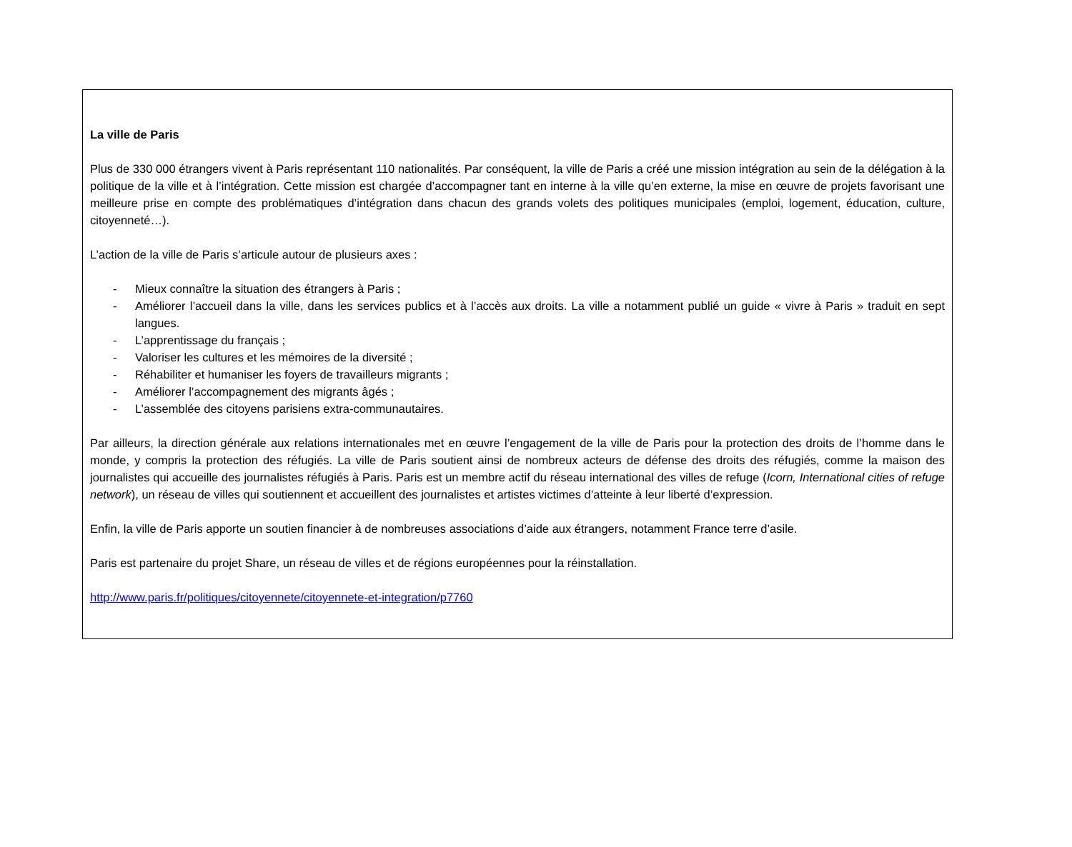La ville de Paris
Plus de 330 000 étrangers vivent à Paris représentant 110 nationalités. Par conséquent, la ville de Paris a créé une mission intégration au sein de la délégation à la politique de la ville et à l’intégration. Cette mission est chargée d’accompagner tant en interne à la ville qu’en externe, la mise en œuvre de projets favorisant une meilleure prise en compte des problématiques d’intégration dans chacun des grands volets des politiques municipales (emploi, logement, éducation, culture, citoyenneté…).
L’action de la ville de Paris s’articule autour de plusieurs axes :
- Mieux connaître la situation des étrangers à Paris ;
- Améliorer l’accueil dans la ville, dans les services publics et à l’accès aux droits. La ville a notamment publié un guide « vivre à Paris » traduit en sept langues.
- L’apprentissage du français ;
- Valoriser les cultures et les mémoires de la diversité ;
- Réhabiliter et humaniser les foyers de travailleurs migrants ;
- Améliorer l’accompagnement des migrants âgés ;
- L’assemblée des citoyens parisiens extra-communautaires.
Par ailleurs, la direction générale aux relations internationales met en œuvre l’engagement de la ville de Paris pour la protection des droits de l’homme dans le monde, y compris la protection des réfugiés. La ville de Paris soutient ainsi de nombreux acteurs de défense des droits des réfugiés, comme la maison des journalistes qui accueille des journalistes réfugiés à Paris. Paris est un membre actif du réseau international des villes de refuge (Icorn, International cities of refuge network), un réseau de villes qui soutiennent et accueillent des journalistes et artistes victimes d’atteinte à leur liberté d’expression.
Enfin, la ville de Paris apporte un soutien financier à de nombreuses associations d’aide aux étrangers, notamment France terre d’asile.
Paris est partenaire du projet Share, un réseau de villes et de régions européennes pour la réinstallation.
http://www.paris.fr/politiques/citoyennete/citoyennete-et-integration/p7760